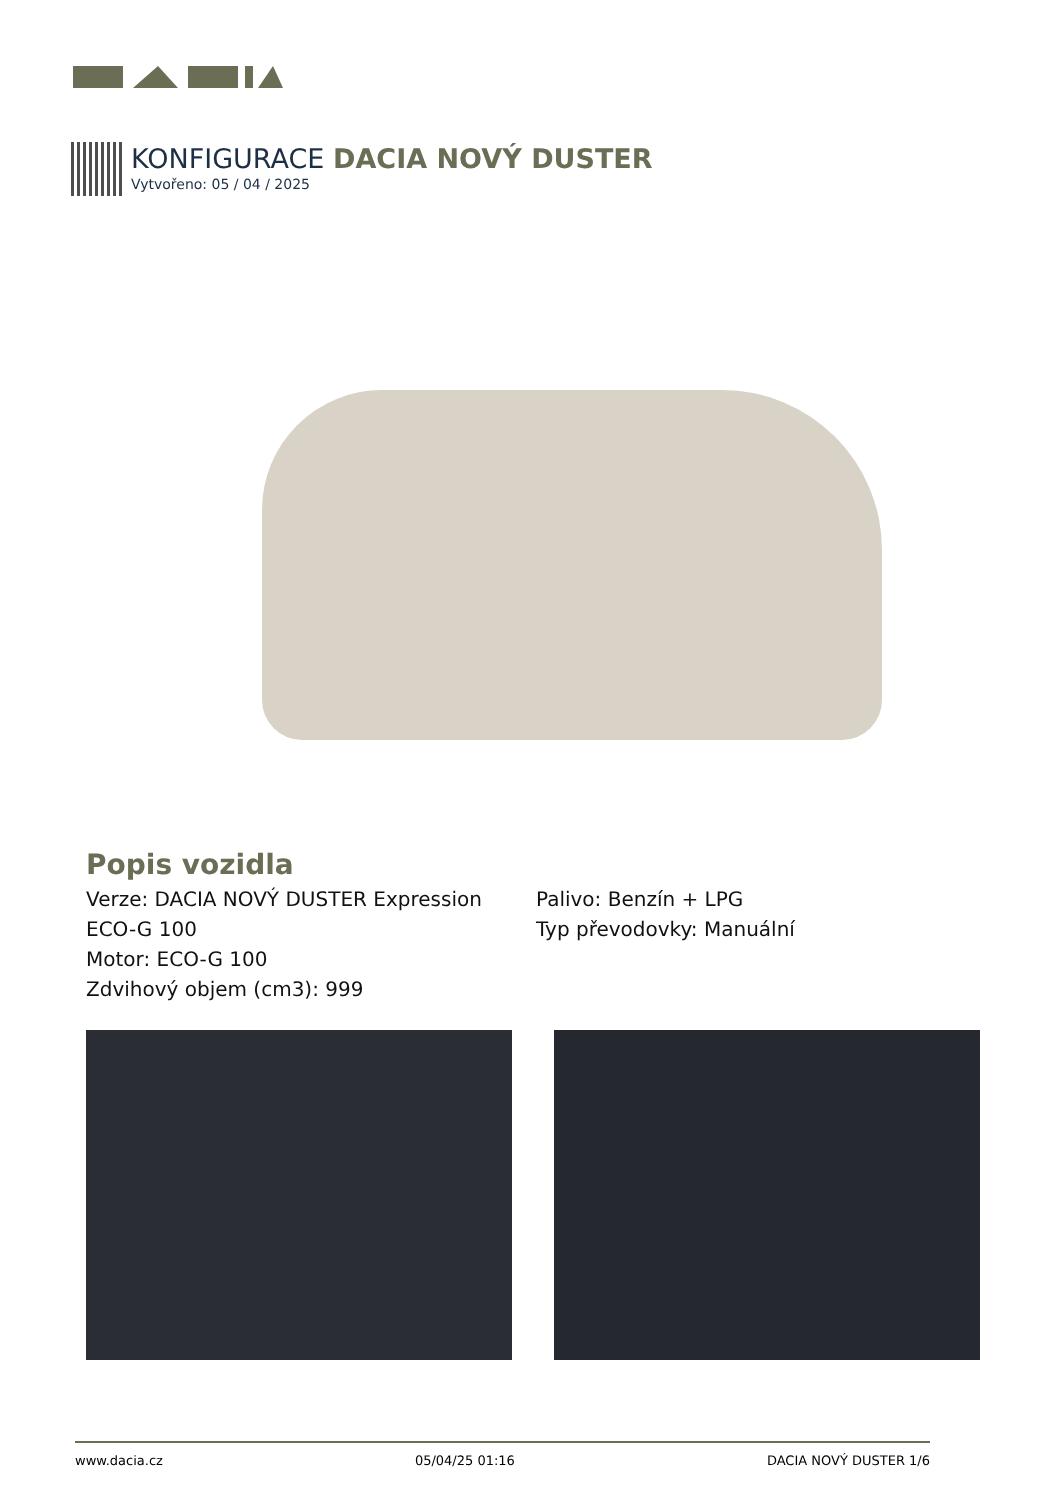KONFIGURACE DACIA NOVÝ DUSTER
Vytvořeno: 05 / 04 / 2025
Popis vozidla
Verze: DACIA NOVÝ DUSTER Expression ECO-G 100
Motor: ECO-G 100
Zdvihový objem (cm3): 999
Palivo: Benzín + LPG
Typ převodovky: Manuální
www.dacia.cz 05/04/25 01:16 DACIA NOVÝ DUSTER 1/6